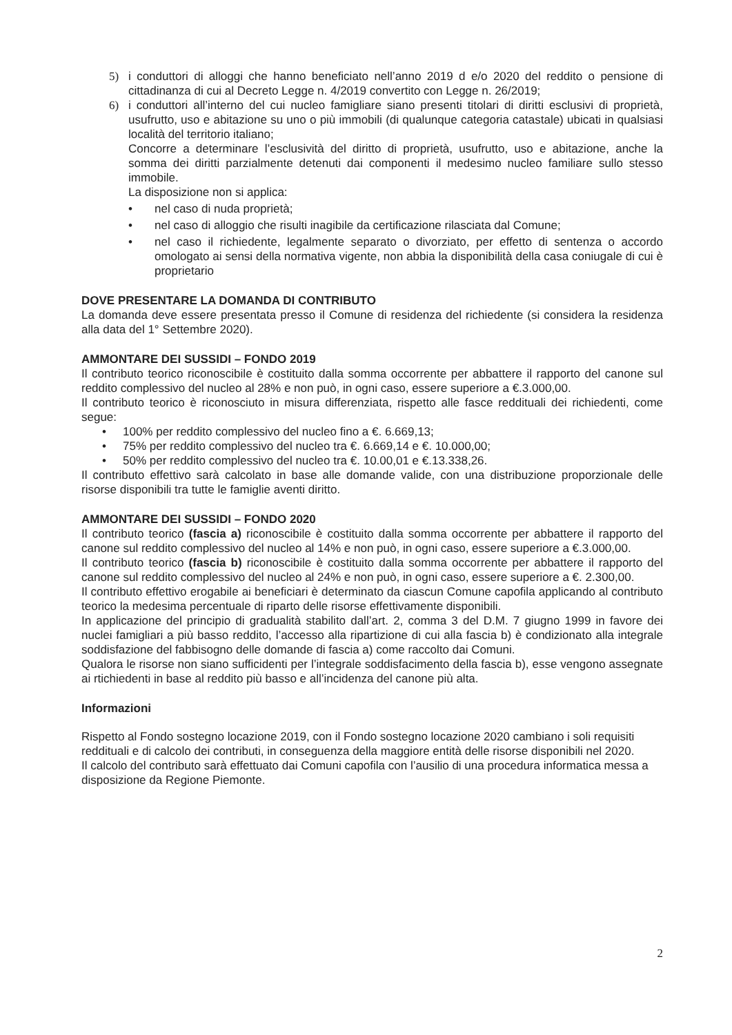5) i conduttori di alloggi che hanno beneficiato nell’anno 2019 d e/o 2020 del reddito o pensione di cittadinanza di cui al Decreto Legge n. 4/2019 convertito con Legge n. 26/2019;
6) i conduttori all’interno del cui nucleo famigliare siano presenti titolari di diritti esclusivi di proprietà, usufrutto, uso e abitazione su uno o più immobili (di qualunque categoria catastale) ubicati in qualsiasi località del territorio italiano;
Concorre a determinare l’esclusività del diritto di proprietà, usufrutto, uso e abitazione, anche la somma dei diritti parzialmente detenuti dai componenti il medesimo nucleo familiare sullo stesso immobile.
La disposizione non si applica:
• nel caso di nuda proprietà;
• nel caso di alloggio che risulti inagibile da certificazione rilasciata dal Comune;
• nel caso il richiedente, legalmente separato o divorziato, per effetto di sentenza o accordo omologato ai sensi della normativa vigente, non abbia la disponibilità della casa coniugale di cui è proprietario
DOVE PRESENTARE LA DOMANDA DI CONTRIBUTO
La domanda deve essere presentata presso il Comune di residenza del richiedente (si considera la residenza alla data del 1° Settembre 2020).
AMMONTARE DEI SUSSIDI – FONDO 2019
Il contributo teorico riconoscibile è costituito dalla somma occorrente per abbattere il rapporto del canone sul reddito complessivo del nucleo al 28% e non può, in ogni caso, essere superiore a €.3.000,00.
Il contributo teorico è riconosciuto in misura differenziata, rispetto alle fasce reddituali dei richiedenti, come segue:
• 100% per reddito complessivo del nucleo fino a €. 6.669,13;
• 75% per reddito complessivo del nucleo tra €. 6.669,14 e €. 10.000,00;
• 50% per reddito complessivo del nucleo tra €. 10.00,01 e €.13.338,26.
Il contributo effettivo sarà calcolato in base alle domande valide, con una distribuzione proporzionale delle risorse disponibili tra tutte le famiglie aventi diritto.
AMMONTARE DEI SUSSIDI – FONDO 2020
Il contributo teorico (fascia a) riconoscibile è costituito dalla somma occorrente per abbattere il rapporto del canone sul reddito complessivo del nucleo al 14% e non può, in ogni caso, essere superiore a €.3.000,00.
Il contributo teorico (fascia b) riconoscibile è costituito dalla somma occorrente per abbattere il rapporto del canone sul reddito complessivo del nucleo al 24% e non può, in ogni caso, essere superiore a €. 2.300,00.
Il contributo effettivo erogabile ai beneficiari è determinato da ciascun Comune capofila applicando al contributo teorico la medesima percentuale di riparto delle risorse effettivamente disponibili.
In applicazione del principio di gradualità stabilito dall’art. 2, comma 3 del D.M. 7 giugno 1999 in favore dei nuclei famigliari a più basso reddito, l’accesso alla ripartizione di cui alla fascia b) è condizionato alla integrale soddisfazione del fabbisogno delle domande di fascia a) come raccolto dai Comuni.
Qualora le risorse non siano sufficidenti per l’integrale soddisfacimento della fascia b), esse vengono assegnate ai rtichiedenti in base al reddito più basso e all’incidenza del canone più alta.
Informazioni
Rispetto al Fondo sostegno locazione 2019, con il Fondo sostegno locazione 2020 cambiano i soli requisiti reddituali e di calcolo dei contributi, in conseguenza della maggiore entità delle risorse disponibili nel 2020.
Il calcolo del contributo sarà effettuato dai Comuni capofila con l’ausilio di una procedura informatica messa a disposizione da Regione Piemonte.
2